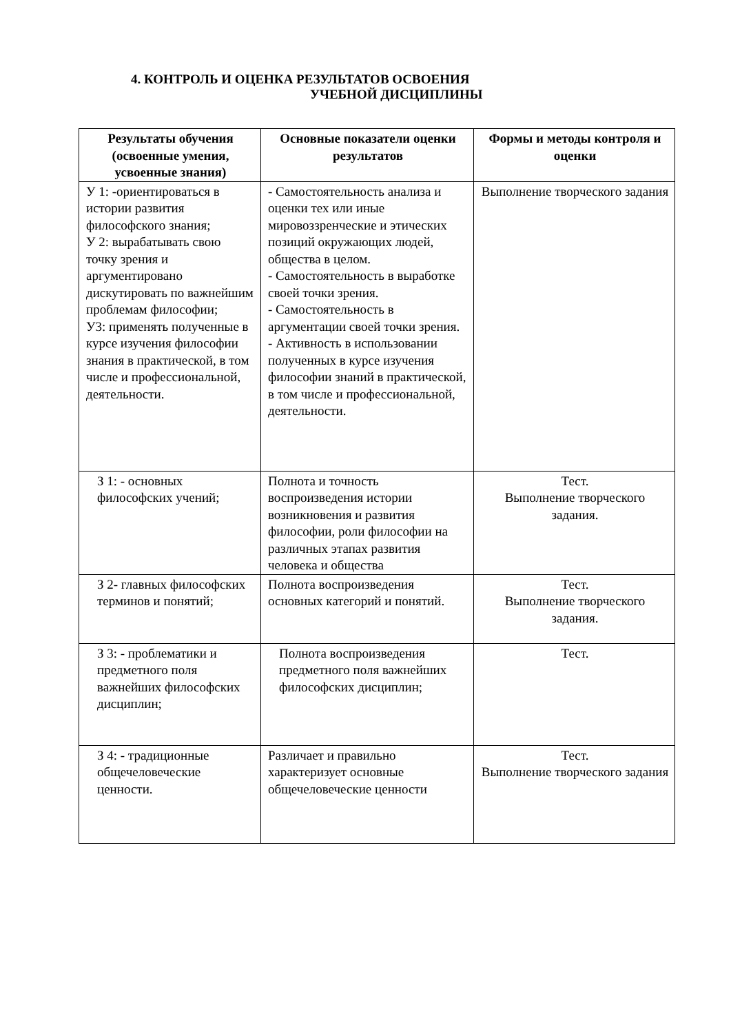4. КОНТРОЛЬ И ОЦЕНКА РЕЗУЛЬТАТОВ ОСВОЕНИЯ
УЧЕБНОЙ ДИСЦИПЛИНЫ
| Результаты обучения (освоенные умения, усвоенные знания) | Основные показатели оценки результатов | Формы и методы контроля и оценки |
| --- | --- | --- |
| У 1: -ориентироваться в истории развития философского знания; У 2: вырабатывать свою точку зрения и аргументировано дискутировать по важнейшим проблемам философии; У3: применять полученные в курсе изучения философии знания в практической, в том числе и профессиональной, деятельности. | - Самостоятельность анализа и оценки тех или иные мировоззренческие и этических позиций окружающих людей, общества в целом. - Самостоятельность в выработке своей точки зрения. - Самостоятельность в аргументации своей точки зрения. - Активность в использовании полученных в курсе изучения философии знаний в практической, в том числе и профессиональной, деятельности. | Выполнение творческого задания |
| З 1: - основных философских учений; | Полнота и точность воспроизведения истории возникновения и развития философии, роли философии на различных этапах развития человека и общества | Тест. Выполнение творческого задания. |
| З 2- главных философских терминов и понятий; | Полнота воспроизведения основных категорий и понятий. | Тест. Выполнение творческого задания. |
| З 3: - проблематики и предметного поля важнейших философских дисциплин; | Полнота воспроизведения предметного поля важнейших философских дисциплин; | Тест. |
| З 4: - традиционные общечеловеческие ценности. | Различает и правильно характеризует основные общечеловеческие ценности | Тест. Выполнение творческого задания |